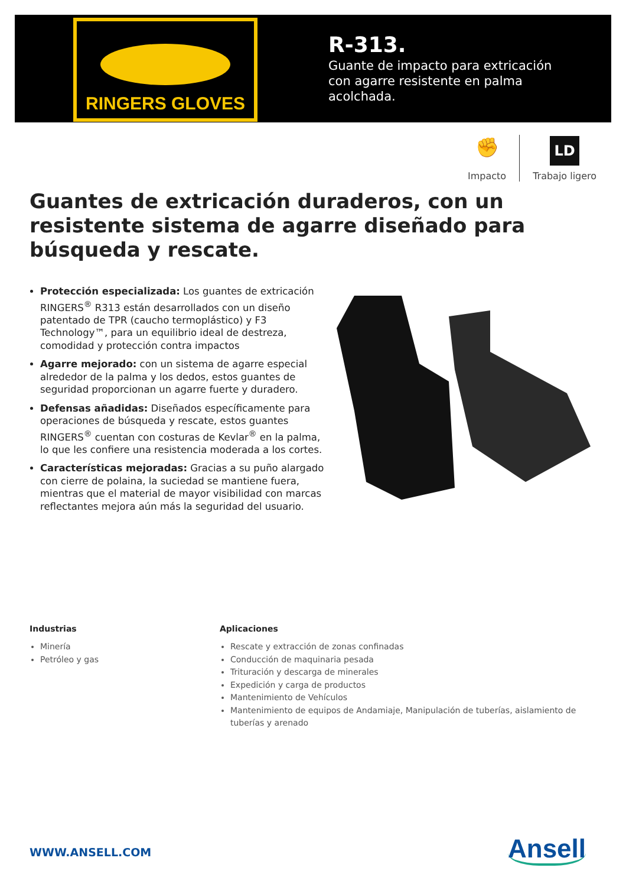RINGERS GLOVES
R-313.
Guante de impacto para extricación
con agarre resistente en palma
acolchada.
✊
Impacto
LD
Trabajo ligero
Guantes de extricación duraderos, con un resistente sistema de agarre diseñado para búsqueda y rescate.
Protección especializada: Los guantes de extricación RINGERS<sup>®</sup> R313 están desarrollados con un diseño patentado de TPR (caucho termoplástico) y F3 Technology™, para un equilibrio ideal de destreza, comodidad y protección contra impactos
Agarre mejorado: con un sistema de agarre especial alrededor de la palma y los dedos, estos guantes de seguridad proporcionan un agarre fuerte y duradero.
Defensas añadidas: Diseñados específicamente para operaciones de búsqueda y rescate, estos guantes RINGERS<sup>®</sup> cuentan con costuras de Kevlar<sup>®</sup> en la palma, lo que les confiere una resistencia moderada a los cortes.
Características mejoradas: Gracias a su puño alargado con cierre de polaina, la suciedad se mantiene fuera, mientras que el material de mayor visibilidad con marcas reflectantes mejora aún más la seguridad del usuario.
Industrias
Minería
Petróleo y gas
Aplicaciones
Rescate y extracción de zonas confinadas
Conducción de maquinaria pesada
Trituración y descarga de minerales
Expedición y carga de productos
Mantenimiento de Vehículos
Mantenimiento de equipos de Andamiaje, Manipulación de tuberías, aislamiento de tuberías y arenado
WWW.ANSELL.COM Ansell